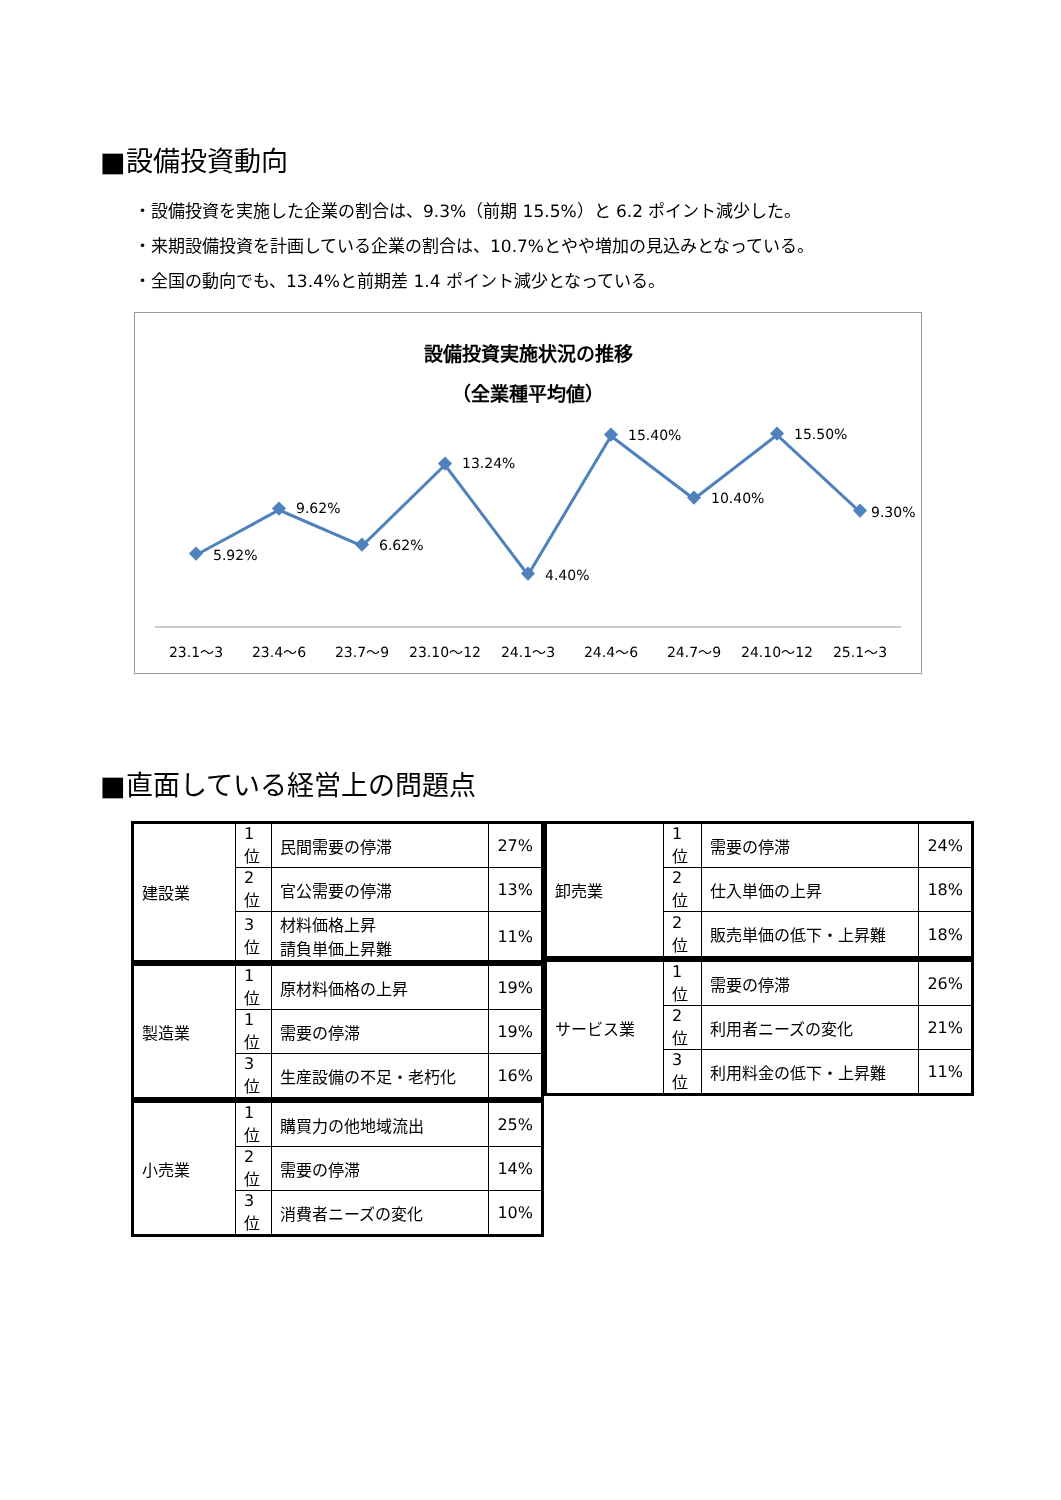■設備投資動向
・設備投資を実施した企業の割合は、9.3%（前期 15.5%）と 6.2 ポイント減少した。
・来期設備投資を計画している企業の割合は、10.7%とやや増加の見込みとなっている。
・全国の動向でも、13.4%と前期差 1.4 ポイント減少となっている。
設備投資実施状況の推移
（全業種平均値）
5.92%
9.62%
6.62%
13.24%
4.40%
15.40%
10.40%
15.50%
9.30%
23.1～3
23.4～6
23.7～9
23.10～12
24.1～3
24.4～6
24.7～9
24.10～12
25.1～3
■直面している経営上の問題点
| 建設業 | 1 位 | 民間需要の停滞 | 27% |
| | 2 位 | 官公需要の停滞 | 13% |
| | 3 位 | 材料価格上昇 請負単価上昇難 | 11% |
| 製造業 | 1 位 | 原材料価格の上昇 | 19% |
| | 1 位 | 需要の停滞 | 19% |
| | 3 位 | 生産設備の不足・老朽化 | 16% |
| 小売業 | 1 位 | 購買力の他地域流出 | 25% |
| | 2 位 | 需要の停滞 | 14% |
| | 3 位 | 消費者ニーズの変化 | 10% |
| 卸売業 | 1 位 | 需要の停滞 | 24% |
| | 2 位 | 仕入単価の上昇 | 18% |
| | 2 位 | 販売単価の低下・上昇難 | 18% |
| サービス業 | 1 位 | 需要の停滞 | 26% |
| | 2 位 | 利用者ニーズの変化 | 21% |
| | 3 位 | 利用料金の低下・上昇難 | 11% |